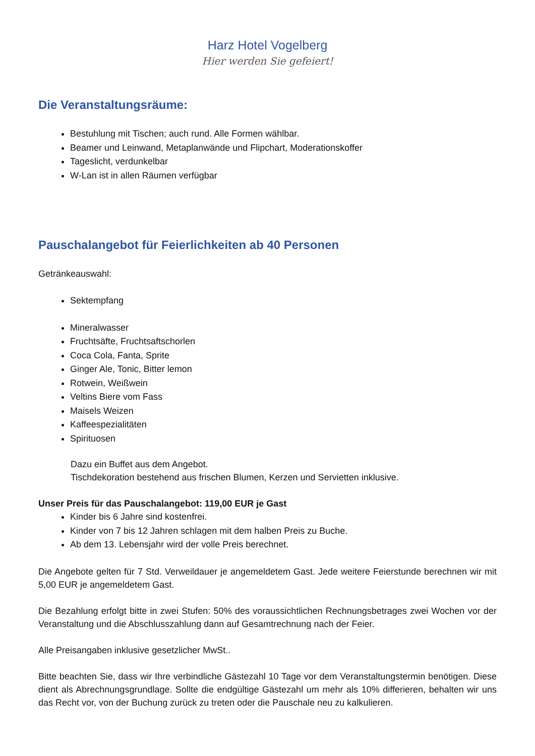Harz Hotel Vogelberg
Hier werden Sie gefeiert!
Die Veranstaltungsräume:
Bestuhlung mit Tischen; auch rund. Alle Formen wählbar.
Beamer und Leinwand, Metaplanwände und Flipchart, Moderationskoffer
Tageslicht, verdunkelbar
W-Lan ist in allen Räumen verfügbar
Pauschalangebot für Feierlichkeiten ab 40 Personen
Getränkeauswahl:
Sektempfang
Mineralwasser
Fruchtsäfte, Fruchtsaftschorlen
Coca Cola, Fanta, Sprite
Ginger Ale, Tonic, Bitter lemon
Rotwein, Weißwein
Veltins Biere vom Fass
Maisels Weizen
Kaffeespezialitäten
Spirituosen
Dazu ein Buffet aus dem Angebot.
Tischdekoration bestehend aus frischen Blumen, Kerzen und Servietten inklusive.
Unser Preis für das Pauschalangebot: 119,00 EUR je Gast
Kinder bis 6 Jahre sind kostenfrei.
Kinder von 7 bis 12 Jahren schlagen mit dem halben Preis zu Buche.
Ab dem 13. Lebensjahr wird der volle Preis berechnet.
Die Angebote gelten für 7 Std. Verweildauer je angemeldetem Gast. Jede weitere Feierstunde berechnen wir mit 5,00 EUR je angemeldetem Gast.
Die Bezahlung erfolgt bitte in zwei Stufen: 50% des voraussichtlichen Rechnungsbetrages zwei Wochen vor der Veranstaltung und die Abschlusszahlung dann auf Gesamtrechnung nach der Feier.
Alle Preisangaben inklusive gesetzlicher MwSt..
Bitte beachten Sie, dass wir Ihre verbindliche Gästezahl 10 Tage vor dem Veranstaltungstermin benötigen. Diese dient als Abrechnungsgrundlage. Sollte die endgültige Gästezahl um mehr als 10% differieren, behalten wir uns das Recht vor, von der Buchung zurück zu treten oder die Pauschale neu zu kalkulieren.